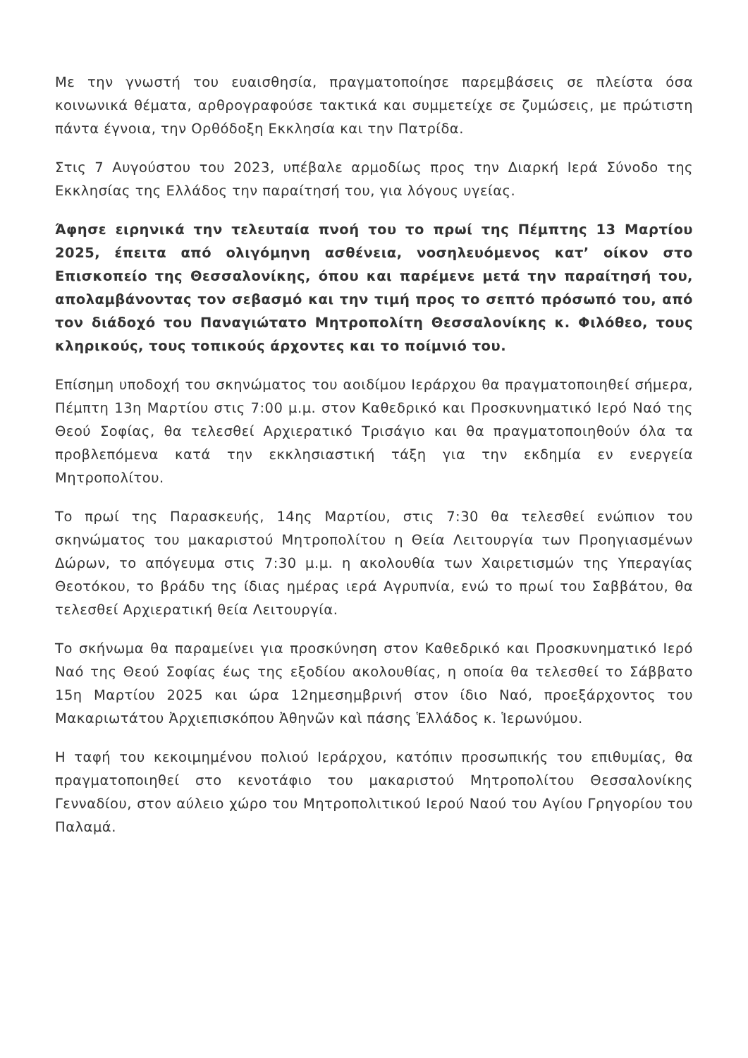Με την γνωστή του ευαισθησία, πραγματοποίησε παρεμβάσεις σε πλείστα όσα κοινωνικά θέματα, αρθρογραφούσε τακτικά και συμμετείχε σε ζυμώσεις, με πρώτιστη πάντα έγνοια, την Ορθόδοξη Εκκλησία και την Πατρίδα.
Στις 7 Αυγούστου του 2023, υπέβαλε αρμοδίως προς την Διαρκή Ιερά Σύνοδο της Εκκλησίας της Ελλάδος την παραίτησή του, για λόγους υγείας.
Άφησε ειρηνικά την τελευταία πνοή του το πρωί της Πέμπτης 13 Μαρτίου 2025, έπειτα από ολιγόμηνη ασθένεια, νοσηλευόμενος κατ’ οίκον στο Επισκοπείο της Θεσσαλονίκης, όπου και παρέμενε μετά την παραίτησή του, απολαμβάνοντας τον σεβασμό και την τιμή προς το σεπτό πρόσωπό του, από τον διάδοχό του Παναγιώτατο Μητροπολίτη Θεσσαλονίκης κ. Φιλόθεο, τους κληρικούς, τους τοπικούς άρχοντες και το ποίμνιό του.
Επίσημη υποδοχή του σκηνώματος του αοιδίμου Ιεράρχου θα πραγματοποιηθεί σήμερα, Πέμπτη 13η Μαρτίου στις 7:00 μ.μ. στον Καθεδρικό και Προσκυνηματικό Ιερό Ναό της Θεού Σοφίας, θα τελεσθεί Αρχιερατικό Τρισάγιο και θα πραγματοποιηθούν όλα τα προβλεπόμενα κατά την εκκλησιαστική τάξη για την εκδημία εν ενεργεία Μητροπολίτου.
Το πρωί της Παρασκευής, 14ης Μαρτίου, στις 7:30 θα τελεσθεί ενώπιον του σκηνώματος του μακαριστού Μητροπολίτου η Θεία Λειτουργία των Προηγιασμένων Δώρων, το απόγευμα στις 7:30 μ.μ. η ακολουθία των Χαιρετισμών της Υπεραγίας Θεοτόκου, το βράδυ της ίδιας ημέρας ιερά Αγρυπνία, ενώ το πρωί του Σαββάτου, θα τελεσθεί Αρχιερατική θεία Λειτουργία.
Το σκήνωμα θα παραμείνει για προσκύνηση στον Καθεδρικό και Προσκυνηματικό Ιερό Ναό της Θεού Σοφίας έως της εξοδίου ακολουθίας, η οποία θα τελεσθεί το Σάββατο 15η Μαρτίου 2025 και ώρα 12ημεσημβρινή στον ίδιο Ναό, προεξάρχοντος του Μακαριωτάτου Ἀρχιεπισκόπου Ἀθηνῶν καὶ πάσης Ἑλλάδος κ. Ἱερωνύμου.
Η ταφή του κεκοιμημένου πολιού Ιεράρχου, κατόπιν προσωπικής του επιθυμίας, θα πραγματοποιηθεί στο κενοτάφιο του μακαριστού Μητροπολίτου Θεσσαλονίκης Γενναδίου, στον αύλειο χώρο του Μητροπολιτικού Ιερού Ναού του Αγίου Γρηγορίου του Παλαμά.